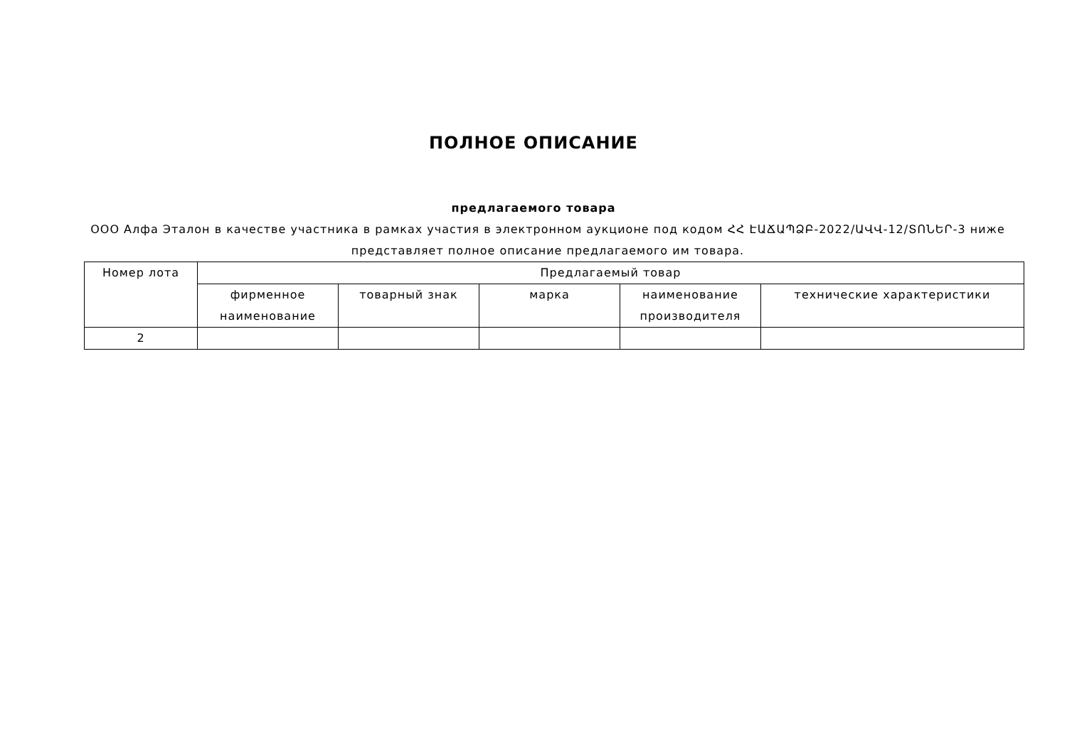ПОЛНОЕ ОПИСАНИЕ
предлагаемого товара
ООО Алфа Эталон в качестве участника в рамках участия в электронном аукционе под кодом ՀՀ ԷԱՃԱՊՁԲ-2022/ԱՎՎ-12/ՏՈՆԵՐ-3 ниже представляет полное описание предлагаемого им товара.
| Номер лота | Предлагаемый товар | | | | |
| | фирменное наименование | товарный знак | марка | наименование производителя | технические характеристики |
| 2 | | | | | |